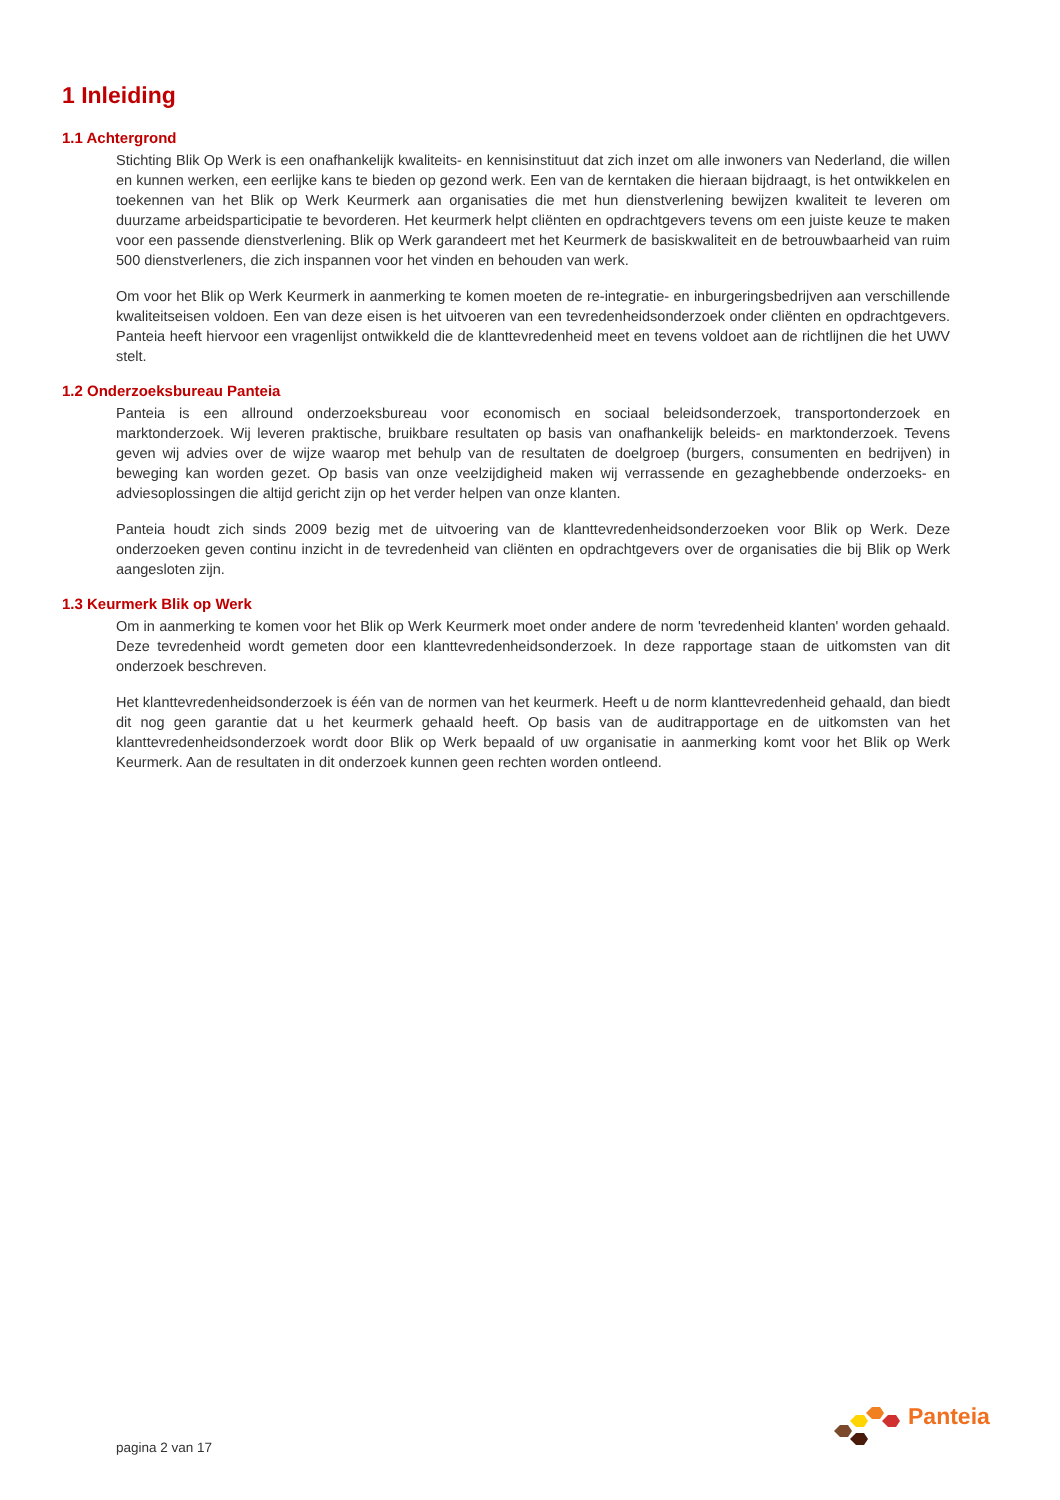1 Inleiding
1.1 Achtergrond
Stichting Blik Op Werk is een onafhankelijk kwaliteits- en kennisinstituut dat zich inzet om alle inwoners van Nederland, die willen en kunnen werken, een eerlijke kans te bieden op gezond werk. Een van de kerntaken die hieraan bijdraagt, is het ontwikkelen en toekennen van het Blik op Werk Keurmerk aan organisaties die met hun dienstverlening bewijzen kwaliteit te leveren om duurzame arbeidsparticipatie te bevorderen. Het keurmerk helpt cliënten en opdrachtgevers tevens om een juiste keuze te maken voor een passende dienstverlening. Blik op Werk garandeert met het Keurmerk de basiskwaliteit en de betrouwbaarheid van ruim 500 dienstverleners, die zich inspannen voor het vinden en behouden van werk.
Om voor het Blik op Werk Keurmerk in aanmerking te komen moeten de re-integratie- en inburgeringsbedrijven aan verschillende kwaliteitseisen voldoen. Een van deze eisen is het uitvoeren van een tevredenheidsonderzoek onder cliënten en opdrachtgevers. Panteia heeft hiervoor een vragenlijst ontwikkeld die de klanttevredenheid meet en tevens voldoet aan de richtlijnen die het UWV stelt.
1.2 Onderzoeksbureau Panteia
Panteia is een allround onderzoeksbureau voor economisch en sociaal beleidsonderzoek, transportonderzoek en marktonderzoek. Wij leveren praktische, bruikbare resultaten op basis van onafhankelijk beleids- en marktonderzoek. Tevens geven wij advies over de wijze waarop met behulp van de resultaten de doelgroep (burgers, consumenten en bedrijven) in beweging kan worden gezet. Op basis van onze veelzijdigheid maken wij verrassende en gezaghebbende onderzoeks- en adviesoplossingen die altijd gericht zijn op het verder helpen van onze klanten.
Panteia houdt zich sinds 2009 bezig met de uitvoering van de klanttevredenheidsonderzoeken voor Blik op Werk. Deze onderzoeken geven continu inzicht in de tevredenheid van cliënten en opdrachtgevers over de organisaties die bij Blik op Werk aangesloten zijn.
1.3 Keurmerk Blik op Werk
Om in aanmerking te komen voor het Blik op Werk Keurmerk moet onder andere de norm 'tevredenheid klanten' worden gehaald. Deze tevredenheid wordt gemeten door een klanttevredenheidsonderzoek. In deze rapportage staan de uitkomsten van dit onderzoek beschreven.
Het klanttevredenheidsonderzoek is één van de normen van het keurmerk. Heeft u de norm klanttevredenheid gehaald, dan biedt dit nog geen garantie dat u het keurmerk gehaald heeft. Op basis van de auditrapportage en de uitkomsten van het klanttevredenheidsonderzoek wordt door Blik op Werk bepaald of uw organisatie in aanmerking komt voor het Blik op Werk Keurmerk. Aan de resultaten in dit onderzoek kunnen geen rechten worden ontleend.
pagina 2 van 17
Panteia